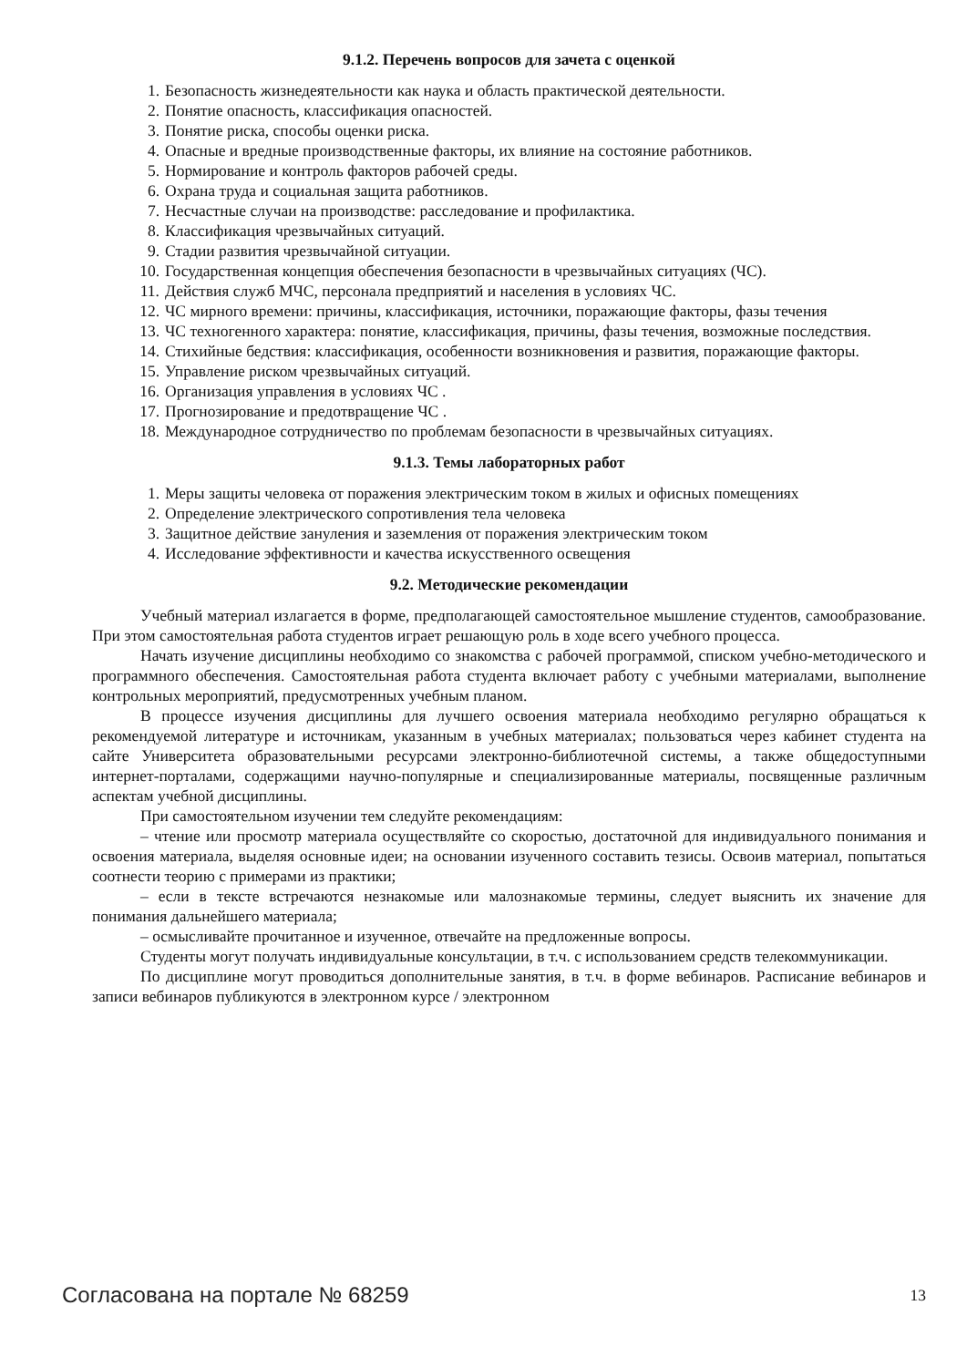9.1.2. Перечень вопросов для зачета с оценкой
1. Безопасность жизнедеятельности как наука и область практической деятельности.
2. Понятие опасность, классификация опасностей.
3. Понятие риска, способы оценки риска.
4. Опасные и вредные производственные факторы, их влияние на состояние работников.
5. Нормирование и контроль факторов рабочей среды.
6. Охрана труда и социальная защита работников.
7. Несчастные случаи на производстве: расследование и профилактика.
8. Классификация чрезвычайных ситуаций.
9. Стадии развития чрезвычайной ситуации.
10. Государственная концепция обеспечения безопасности в чрезвычайных ситуациях (ЧС).
11. Действия служб МЧС, персонала предприятий и населения в условиях ЧС.
12. ЧС мирного времени: причины, классификация, источники, поражающие факторы, фазы течения
13. ЧС техногенного характера: понятие, классификация, причины, фазы течения, возможные последствия.
14. Стихийные бедствия: классификация, особенности возникновения и развития, поражающие факторы.
15. Управление риском чрезвычайных ситуаций.
16. Организация управления в условиях ЧС .
17. Прогнозирование и предотвращение ЧС .
18. Международное сотрудничество по проблемам безопасности в чрезвычайных ситуациях.
9.1.3. Темы лабораторных работ
1. Меры защиты человека от поражения электрическим током в жилых и офисных помещениях
2. Определение электрического сопротивления тела человека
3. Защитное действие зануления и заземления от поражения электрическим током
4. Исследование эффективности и качества искусственного освещения
9.2. Методические рекомендации
Учебный материал излагается в форме, предполагающей самостоятельное мышление студентов, самообразование. При этом самостоятельная работа студентов играет решающую роль в ходе всего учебного процесса.
Начать изучение дисциплины необходимо со знакомства с рабочей программой, списком учебно-методического и программного обеспечения. Самостоятельная работа студента включает работу с учебными материалами, выполнение контрольных мероприятий, предусмотренных учебным планом.
В процессе изучения дисциплины для лучшего освоения материала необходимо регулярно обращаться к рекомендуемой литературе и источникам, указанным в учебных материалах; пользоваться через кабинет студента на сайте Университета образовательными ресурсами электронно-библиотечной системы, а также общедоступными интернет-порталами, содержащими научно-популярные и специализированные материалы, посвященные различным аспектам учебной дисциплины.
При самостоятельном изучении тем следуйте рекомендациям:
– чтение или просмотр материала осуществляйте со скоростью, достаточной для индивидуального понимания и освоения материала, выделяя основные идеи; на основании изученного составить тезисы. Освоив материал, попытаться соотнести теорию с примерами из практики;
– если в тексте встречаются незнакомые или малознакомые термины, следует выяснить их значение для понимания дальнейшего материала;
– осмысливайте прочитанное и изученное, отвечайте на предложенные вопросы.
Студенты могут получать индивидуальные консультации, в т.ч. с использованием средств телекоммуникации.
По дисциплине могут проводиться дополнительные занятия, в т.ч. в форме вебинаров. Расписание вебинаров и записи вебинаров публикуются в электронном курсе / электронном
Согласована на портале № 68259 13